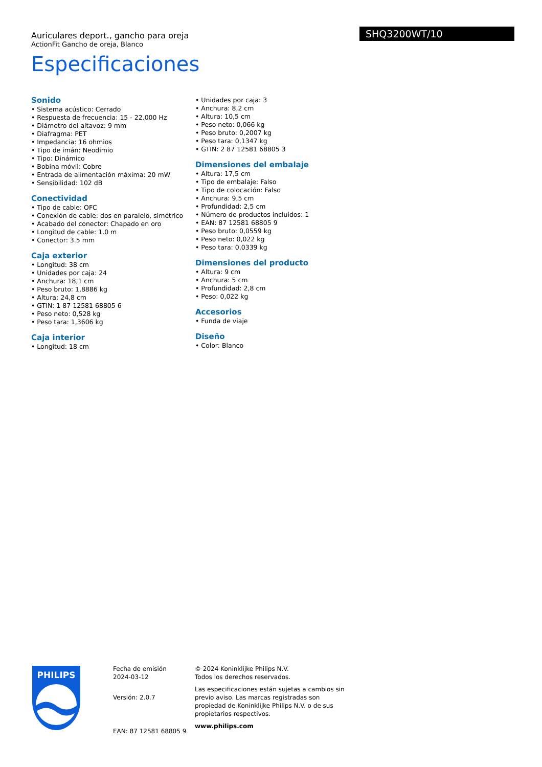Auriculares deport., gancho para oreja
ActionFit Gancho de oreja, Blanco
Especificaciones
SHQ3200WT/10
Sonido
• Sistema acústico: Cerrado
• Respuesta de frecuencia: 15 - 22.000 Hz
• Diámetro del altavoz: 9 mm
• Diafragma: PET
• Impedancia: 16 ohmios
• Tipo de imán: Neodimio
• Tipo: Dinámico
• Bobina móvil: Cobre
• Entrada de alimentación máxima: 20 mW
• Sensibilidad: 102 dB
Conectividad
• Tipo de cable: OFC
• Conexión de cable: dos en paralelo, simétrico
• Acabado del conector: Chapado en oro
• Longitud de cable: 1.0 m
• Conector: 3.5 mm
Caja exterior
• Longitud: 38 cm
• Unidades por caja: 24
• Anchura: 18,1 cm
• Peso bruto: 1,8886 kg
• Altura: 24,8 cm
• GTIN: 1 87 12581 68805 6
• Peso neto: 0,528 kg
• Peso tara: 1,3606 kg
Caja interior
• Longitud: 18 cm
• Unidades por caja: 3
• Anchura: 8,2 cm
• Altura: 10,5 cm
• Peso neto: 0,066 kg
• Peso bruto: 0,2007 kg
• Peso tara: 0,1347 kg
• GTIN: 2 87 12581 68805 3
Dimensiones del embalaje
• Altura: 17,5 cm
• Tipo de embalaje: Falso
• Tipo de colocación: Falso
• Anchura: 9,5 cm
• Profundidad: 2,5 cm
• Número de productos incluidos: 1
• EAN: 87 12581 68805 9
• Peso bruto: 0,0559 kg
• Peso neto: 0,022 kg
• Peso tara: 0,0339 kg
Dimensiones del producto
• Altura: 9 cm
• Anchura: 5 cm
• Profundidad: 2,8 cm
• Peso: 0,022 kg
Accesorios
• Funda de viaje
Diseño
• Color: Blanco
PHILIPS
Fecha de emisión
2024-03-12
Versión: 2.0.7
EAN: 87 12581 68805 9
© 2024 Koninklijke Philips N.V.
Todos los derechos reservados.
Las especificaciones están sujetas a cambios sin previo aviso. Las marcas registradas son propiedad de Koninklijke Philips N.V. o de sus propietarios respectivos.
www.philips.com